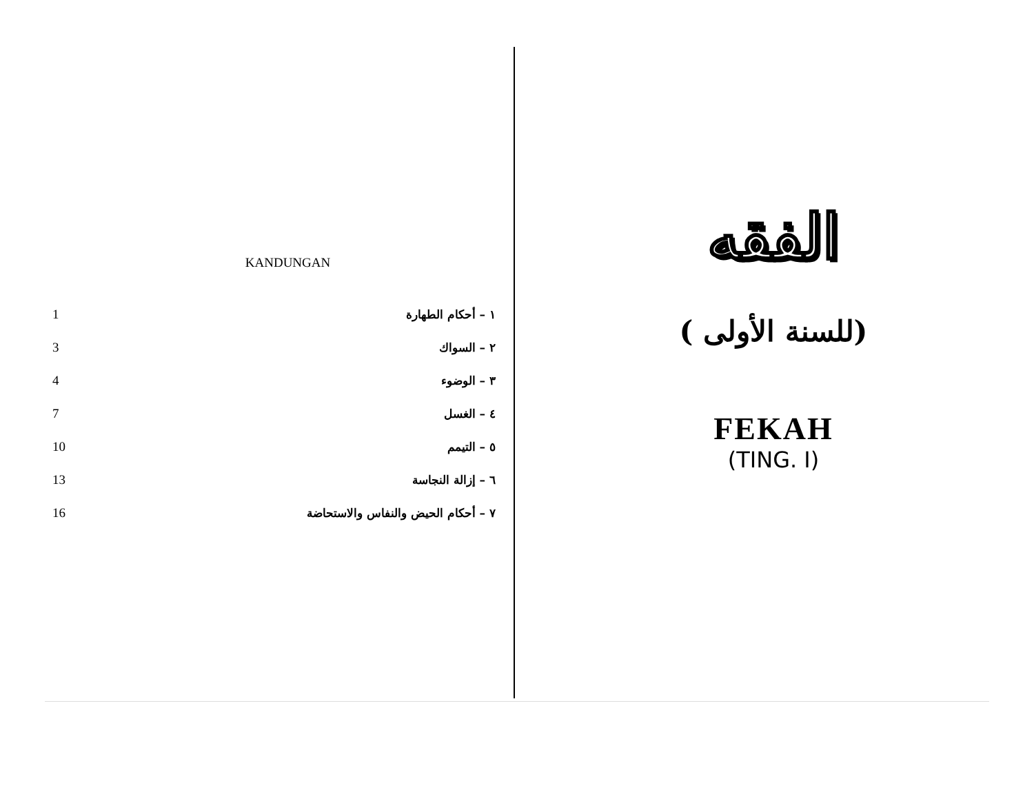KANDUNGAN
| 1 | ١ – أحكام الطهارة |
| 3 | ٢ – السواك |
| 4 | ٣ – الوضوء |
| 7 | ٤ – الغسل |
| 10 | ٥ – التيمم |
| 13 | ٦ – إزالة النجاسة |
| 16 | ٧ – أحكام الحيض والنفاس والاستحاضة |
الفقه
(للسنة الأولى )
FEKAH
(TING. I)